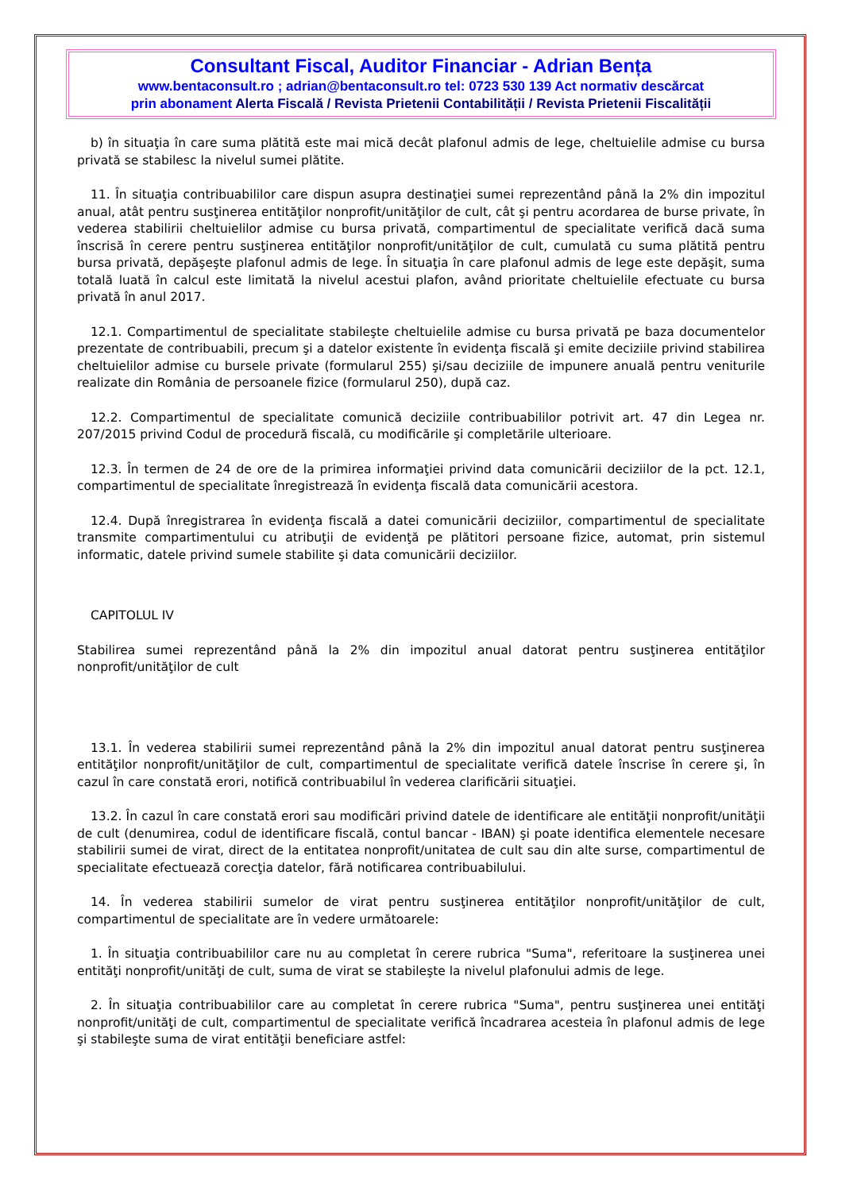Consultant Fiscal, Auditor Financiar - Adrian Bența
www.bentaconsult.ro ; adrian@bentaconsult.ro tel: 0723 530 139 Act normativ descărcat
prin abonament Alerta Fiscală / Revista Prietenii Contabilității / Revista Prietenii Fiscalității
b) în situaţia în care suma plătită este mai mică decât plafonul admis de lege, cheltuielile admise cu bursa privată se stabilesc la nivelul sumei plătite.
11. În situaţia contribuabililor care dispun asupra destinaţiei sumei reprezentând până la 2% din impozitul anual, atât pentru susţinerea entităţilor nonprofit/unităţilor de cult, cât şi pentru acordarea de burse private, în vederea stabilirii cheltuielilor admise cu bursa privată, compartimentul de specialitate verifică dacă suma înscrisă în cerere pentru susţinerea entităţilor nonprofit/unităţilor de cult, cumulată cu suma plătită pentru bursa privată, depăşeşte plafonul admis de lege. În situaţia în care plafonul admis de lege este depăşit, suma totală luată în calcul este limitată la nivelul acestui plafon, având prioritate cheltuielile efectuate cu bursa privată în anul 2017.
12.1. Compartimentul de specialitate stabileşte cheltuielile admise cu bursa privată pe baza documentelor prezentate de contribuabili, precum şi a datelor existente în evidenţa fiscală şi emite deciziile privind stabilirea cheltuielilor admise cu bursele private (formularul 255) şi/sau deciziile de impunere anuală pentru veniturile realizate din România de persoanele fizice (formularul 250), după caz.
12.2. Compartimentul de specialitate comunică deciziile contribuabililor potrivit art. 47 din Legea nr. 207/2015 privind Codul de procedură fiscală, cu modificările şi completările ulterioare.
12.3. În termen de 24 de ore de la primirea informaţiei privind data comunicării deciziilor de la pct. 12.1, compartimentul de specialitate înregistrează în evidenţa fiscală data comunicării acestora.
12.4. După înregistrarea în evidenţa fiscală a datei comunicării deciziilor, compartimentul de specialitate transmite compartimentului cu atribuţii de evidenţă pe plătitori persoane fizice, automat, prin sistemul informatic, datele privind sumele stabilite şi data comunicării deciziilor.
CAPITOLUL IV
Stabilirea sumei reprezentând până la 2% din impozitul anual datorat pentru susţinerea entităţilor nonprofit/unităţilor de cult
13.1. În vederea stabilirii sumei reprezentând până la 2% din impozitul anual datorat pentru susţinerea entităţilor nonprofit/unităţilor de cult, compartimentul de specialitate verifică datele înscrise în cerere şi, în cazul în care constată erori, notifică contribuabilul în vederea clarificării situaţiei.
13.2. În cazul în care constată erori sau modificări privind datele de identificare ale entităţii nonprofit/unităţii de cult (denumirea, codul de identificare fiscală, contul bancar - IBAN) şi poate identifica elementele necesare stabilirii sumei de virat, direct de la entitatea nonprofit/unitatea de cult sau din alte surse, compartimentul de specialitate efectuează corecţia datelor, fără notificarea contribuabilului.
14. În vederea stabilirii sumelor de virat pentru susţinerea entităţilor nonprofit/unităţilor de cult, compartimentul de specialitate are în vedere următoarele:
1. În situaţia contribuabililor care nu au completat în cerere rubrica "Suma", referitoare la susţinerea unei entităţi nonprofit/unităţi de cult, suma de virat se stabileşte la nivelul plafonului admis de lege.
2. În situaţia contribuabililor care au completat în cerere rubrica "Suma", pentru susţinerea unei entităţi nonprofit/unităţi de cult, compartimentul de specialitate verifică încadrarea acesteia în plafonul admis de lege şi stabileşte suma de virat entităţii beneficiare astfel: